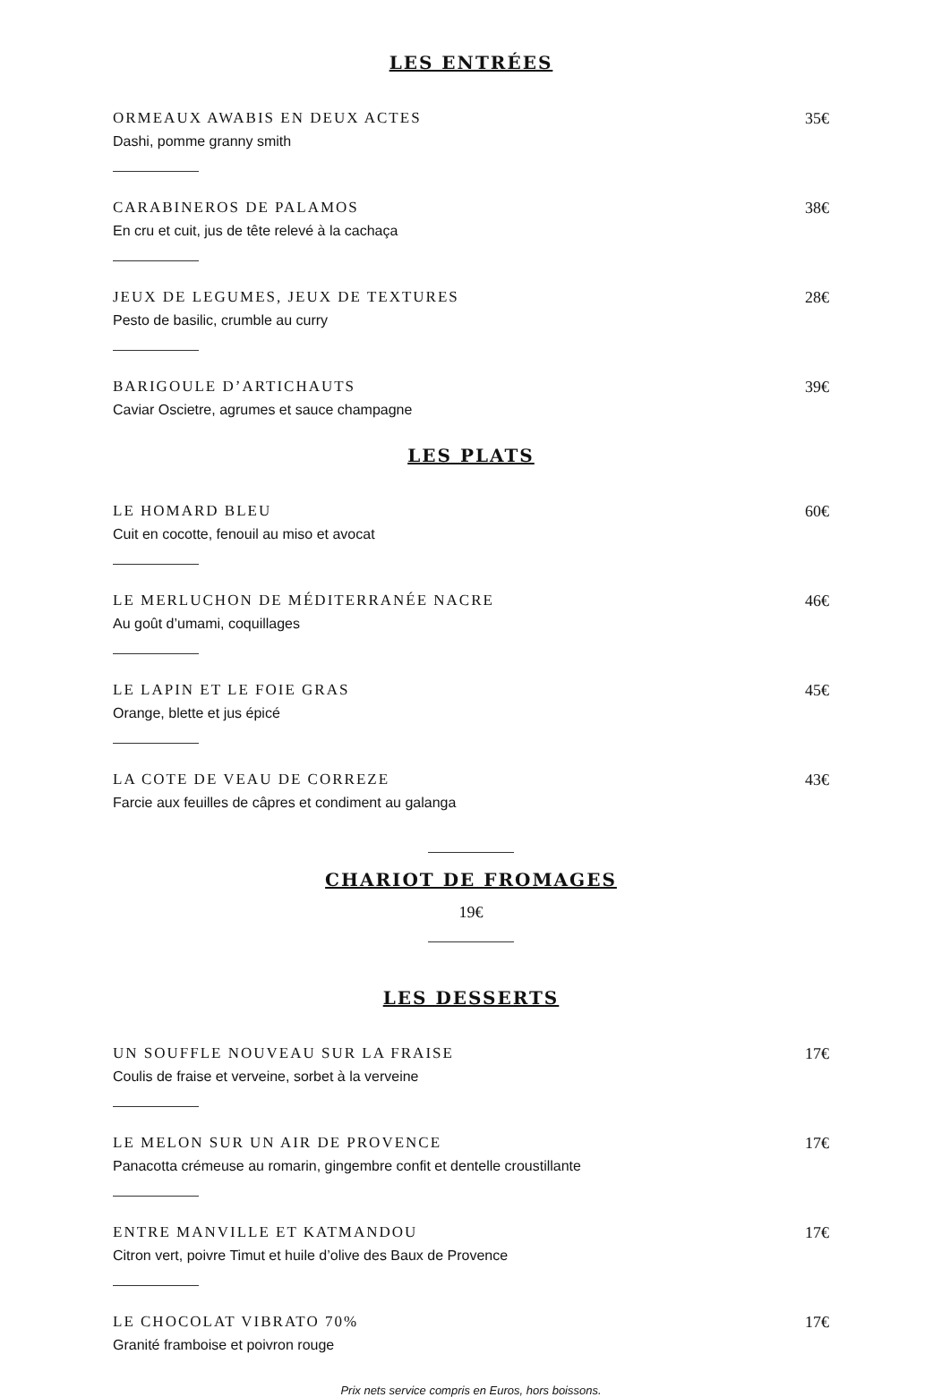LES ENTRÉES
ORMEAUX AWABIS EN DEUX ACTES 35€
Dashi, pomme granny smith
CARABINEROS DE PALAMOS 38€
En cru et cuit, jus de tête relevé à la cachaça
JEUX DE LEGUMES, JEUX DE TEXTURES 28€
Pesto de basilic, crumble au curry
BARIGOULE D’ARTICHAUTS 39€
Caviar Oscietre, agrumes et sauce champagne
LES PLATS
LE HOMARD BLEU 60€
Cuit en cocotte, fenouil au miso et avocat
LE MERLUCHON DE MÉDITERRANÉE NACRE 46€
Au goût d’umami, coquillages
LE LAPIN ET LE FOIE GRAS 45€
Orange, blette et jus épicé
LA COTE DE VEAU DE CORREZE 43€
Farcie aux feuilles de câpres et condiment au galanga
CHARIOT DE FROMAGES
19€
LES DESSERTS
UN SOUFFLE NOUVEAU SUR LA FRAISE 17€
Coulis de fraise et verveine, sorbet à la verveine
LE MELON SUR UN AIR DE PROVENCE 17€
Panacotta crémeuse au romarin, gingembre confit et dentelle croustillante
ENTRE MANVILLE ET KATMANDOU 17€
Citron vert, poivre Timut et huile d’olive des Baux de Provence
LE CHOCOLAT VIBRATO 70% 17€
Granité framboise et poivron rouge
Prix nets service compris en Euros, hors boissons.